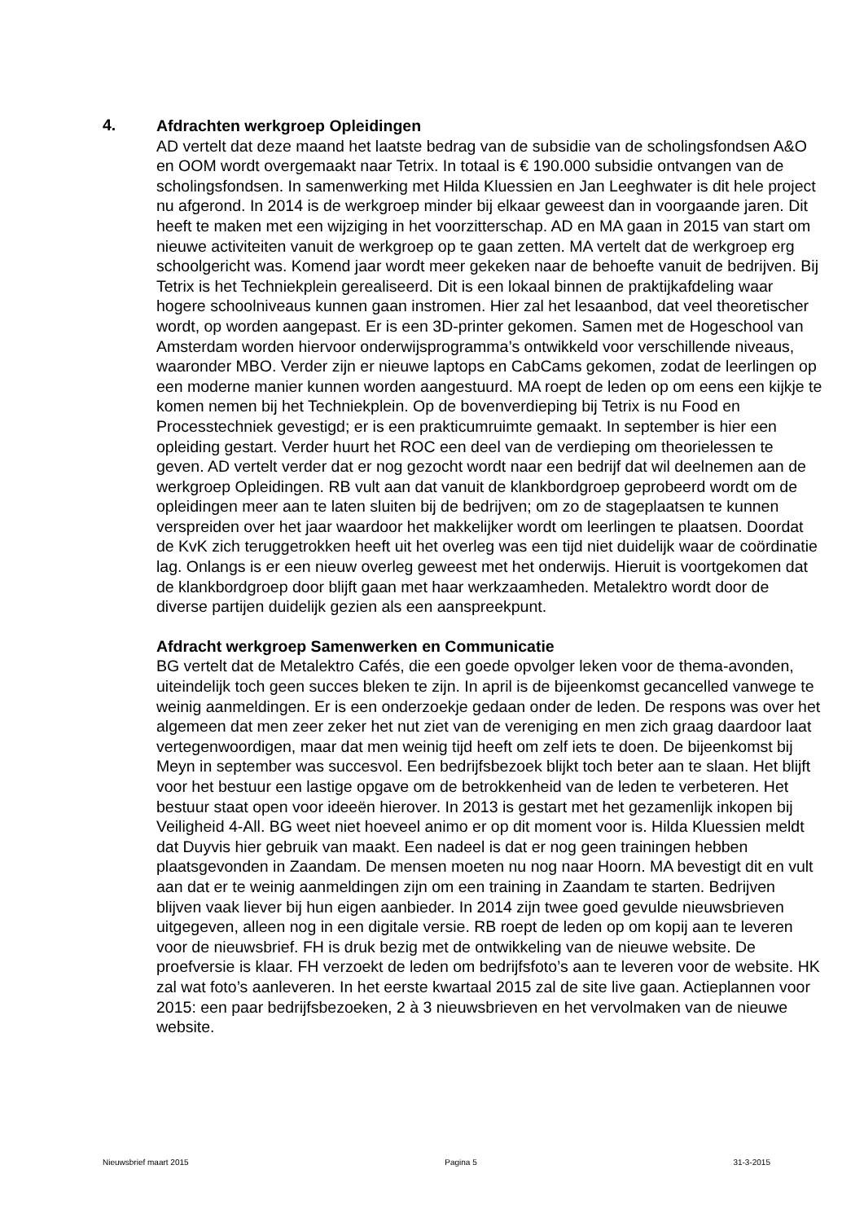4.
Afdrachten werkgroep Opleidingen
AD vertelt dat deze maand het laatste bedrag van de subsidie van de scholingsfondsen A&O en OOM wordt overgemaakt naar Tetrix. In totaal is € 190.000 subsidie ontvangen van de scholingsfondsen. In samenwerking met Hilda Kluessien en Jan Leeghwater is dit hele project nu afgerond. In 2014 is de werkgroep minder bij elkaar geweest dan in voorgaande jaren. Dit heeft te maken met een wijziging in het voorzitterschap. AD en MA gaan in 2015 van start om nieuwe activiteiten vanuit de werkgroep op te gaan zetten. MA vertelt dat de werkgroep erg schoolgericht was. Komend jaar wordt meer gekeken naar de behoefte vanuit de bedrijven. Bij Tetrix is het Techniekplein gerealiseerd. Dit is een lokaal binnen de praktijkafdeling waar hogere schoolniveaus kunnen gaan instromen. Hier zal het lesaanbod, dat veel theoretischer wordt, op worden aangepast. Er is een 3D-printer gekomen. Samen met de Hogeschool van Amsterdam worden hiervoor onderwijsprogramma’s ontwikkeld voor verschillende niveaus, waaronder MBO. Verder zijn er nieuwe laptops en CabCams gekomen, zodat de leerlingen op een moderne manier kunnen worden aangestuurd. MA roept de leden op om eens een kijkje te komen nemen bij het Techniekplein. Op de bovenverdieping bij Tetrix is nu Food en Processtechniek gevestigd; er is een prakticumruimte gemaakt. In september is hier een opleiding gestart. Verder huurt het ROC een deel van de verdieping om theorielessen te geven. AD vertelt verder dat er nog gezocht wordt naar een bedrijf dat wil deelnemen aan de werkgroep Opleidingen. RB vult aan dat vanuit de klankbordgroep geprobeerd wordt om de opleidingen meer aan te laten sluiten bij de bedrijven; om zo de stageplaatsen te kunnen verspreiden over het jaar waardoor het makkelijker wordt om leerlingen te plaatsen. Doordat de KvK zich teruggetrokken heeft uit het overleg was een tijd niet duidelijk waar de coördinatie lag. Onlangs is er een nieuw overleg geweest met het onderwijs. Hieruit is voortgekomen dat de klankbordgroep door blijft gaan met haar werkzaamheden. Metalektro wordt door de diverse partijen duidelijk gezien als een aanspreekpunt.
Afdracht werkgroep Samenwerken en Communicatie
BG vertelt dat de Metalektro Cafés, die een goede opvolger leken voor de thema-avonden, uiteindelijk toch geen succes bleken te zijn. In april is de bijeenkomst gecancelled vanwege te weinig aanmeldingen. Er is een onderzoekje gedaan onder de leden. De respons was over het algemeen dat men zeer zeker het nut ziet van de vereniging en men zich graag daardoor laat vertegenwoordigen, maar dat men weinig tijd heeft om zelf iets te doen. De bijeenkomst bij Meyn in september was succesvol. Een bedrijfsbezoek blijkt toch beter aan te slaan. Het blijft voor het bestuur een lastige opgave om de betrokkenheid van de leden te verbeteren. Het bestuur staat open voor ideeën hierover. In 2013 is gestart met het gezamenlijk inkopen bij Veiligheid 4-All. BG weet niet hoeveel animo er op dit moment voor is. Hilda Kluessien meldt dat Duyvis hier gebruik van maakt. Een nadeel is dat er nog geen trainingen hebben plaatsgevonden in Zaandam. De mensen moeten nu nog naar Hoorn. MA bevestigt dit en vult aan dat er te weinig aanmeldingen zijn om een training in Zaandam te starten. Bedrijven blijven vaak liever bij hun eigen aanbieder. In 2014 zijn twee goed gevulde nieuwsbrieven uitgegeven, alleen nog in een digitale versie. RB roept de leden op om kopij aan te leveren voor de nieuwsbrief. FH is druk bezig met de ontwikkeling van de nieuwe website. De proefversie is klaar. FH verzoekt de leden om bedrijfsfoto’s aan te leveren voor de website. HK zal wat foto’s aanleveren. In het eerste kwartaal 2015 zal de site live gaan. Actieplannen voor 2015: een paar bedrijfsbezoeken, 2 à 3 nieuwsbrieven en het vervolmaken van de nieuwe website.
Nieuwsbrief maart 2015 Pagina 5 31-3-2015